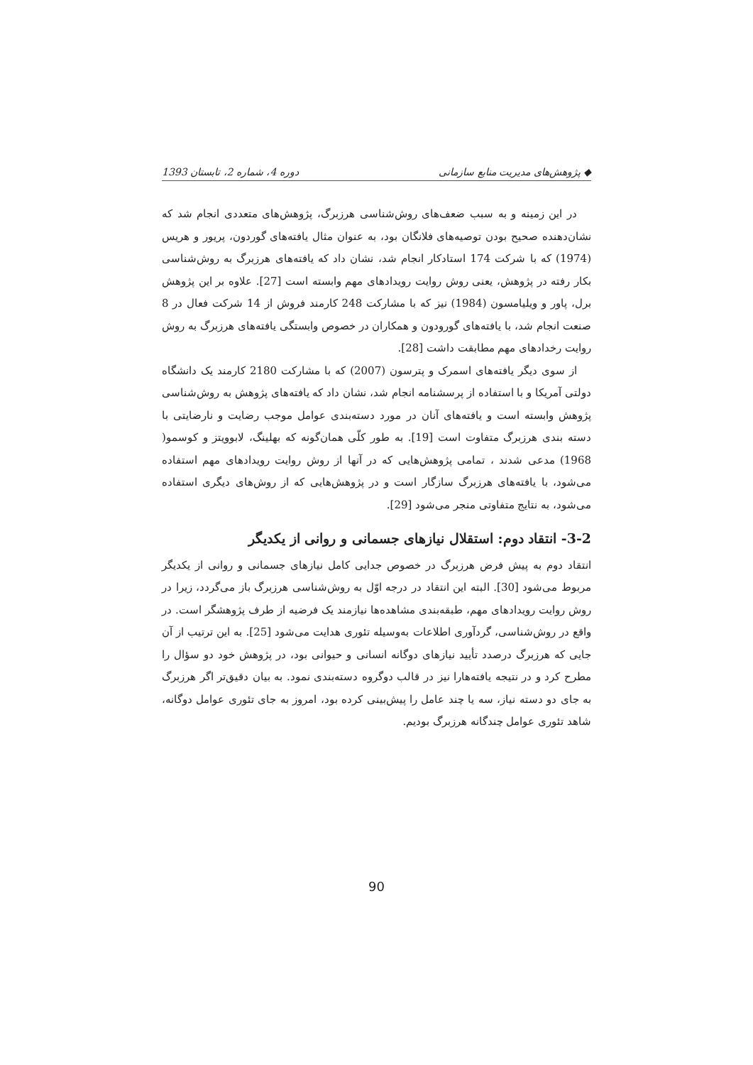◆ پژوهش‌های مدیریت منابع سازمانی دوره 4، شماره 2، تابستان 1393
در این زمینه و به سبب ضعف‌های روش‌شناسی هرزبرگ، پژوهش‌های متعددی انجام شد که نشان‌دهنده صحیح بودن توصیه‌های فلانگان بود، به عنوان مثال یافته‌های گوردون، پریور و هریس (1974) که با شرکت 174 استادکار انجام شد، نشان داد که یافته‌های هرزبرگ به روش‌شناسی بکار رفته در پژوهش، یعنی روش روایت رویدادهای مهم وابسته است [27]. علاوه بر این پژوهش برل، پاور و ویلیامسون (1984) نیز که با مشارکت 248 کارمند فروش از 14 شرکت فعال در 8 صنعت انجام شد، با یافته‌های گورودون و همکاران در خصوص وابستگی یافته‌های هرزبرگ به روش روایت رخدادهای مهم مطابقت داشت [28].
از سوی دیگر یافته‌های اسمرک و پترسون (2007) که با مشارکت 2180 کارمند یک دانشگاه دولتی آمریکا و با استفاده از پرسشنامه انجام شد، نشان داد که یافته‌های پژوهش به روش‌شناسی پژوهش وابسته است و یافته‌های آنان در مورد دسته‌بندی عوامل موجب رضایت و نارضایتی با دسته بندی هرزبرگ متفاوت است [19]. به طور کلّی همان‌گونه که بهلینگ، لابوویتز و کوسمو( 1968) مدعی شدند ، تمامی پژوهش‌هایی که در آنها از روش روایت رویدادهای مهم استفاده می‌شود، با یافته‌های هرزبرگ سازگار است و در پژوهش‌هایی که از روش‌های دیگری استفاده می‌شود، به نتایج متفاوتی منجر می‌شود [29].
3-2- انتقاد دوم: استقلال نیازهای جسمانی و روانی از یکدیگر
انتقاد دوم به پیش فرض هرزبرگ در خصوص جدایی کامل نیازهای جسمانی و روانی از یکدیگر مربوط می‌شود [30]. البته این انتقاد در درجه اوّل به روش‌شناسی هرزبرگ باز می‌گردد، زیرا در روش روایت رویدادهای مهم، طبقه‌بندی مشاهده‌ها نیازمند یک فرضیه از طرف پژوهشگر است. در واقع در روش‌شناسی، گردآوری اطلاعات به‌وسیله تئوری هدایت می‌شود [25]. به این ترتیب از آن جایی که هرزبرگ درصدد تأیید نیازهای دوگانه انسانی و حیوانی بود، در پژوهش خود دو سؤال را مطرح کرد و در نتیجه یافته‌هارا نیز در قالب دوگروه دسته‌بندی نمود. به بیان دقیق‌تر اگر هرزبرگ به جای دو دسته نیاز، سه یا چند عامل را پیش‌بینی کرده بود، امروز به جای تئوری عوامل دوگانه، شاهد تئوری عوامل چندگانه هرزبرگ بودیم.
90